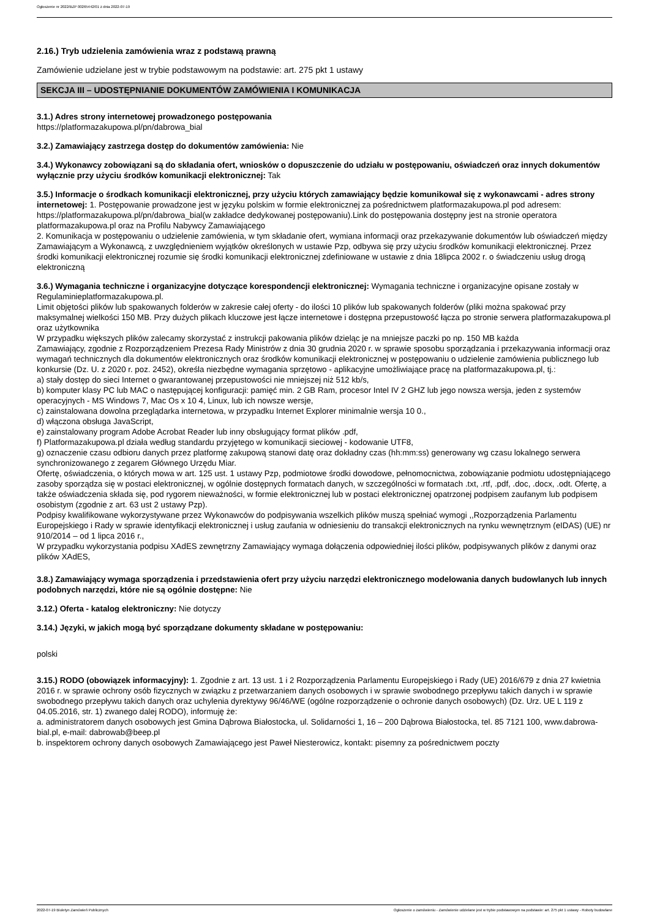Ogłoszenie nr 2022/BZP 00265442/01 z dnia 2022-07-19
2.16.) Tryb udzielenia zamówienia wraz z podstawą prawną
Zamówienie udzielane jest w trybie podstawowym na podstawie: art. 275 pkt 1 ustawy
SEKCJA III – UDOSTĘPNIANIE DOKUMENTÓW ZAMÓWIENIA I KOMUNIKACJA
3.1.) Adres strony internetowej prowadzonego postępowania
https://platformazakupowa.pl/pn/dabrowa_bial
3.2.) Zamawiający zastrzega dostęp do dokumentów zamówienia: Nie
3.4.) Wykonawcy zobowiązani są do składania ofert, wniosków o dopuszczenie do udziału w postępowaniu, oświadczeń oraz innych dokumentów wyłącznie przy użyciu środków komunikacji elektronicznej: Tak
3.5.) Informacje o środkach komunikacji elektronicznej, przy użyciu których zamawiający będzie komunikował się z wykonawcami - adres strony internetowej: 1. Postępowanie prowadzone jest w języku polskim w formie elektronicznej za pośrednictwem platformazakupowa.pl pod adresem: https://platformazakupowa.pl/pn/dabrowa_bial(w zakładce dedykowanej postępowaniu).Link do postępowania dostępny jest na stronie operatora platformazakupowa.pl oraz na Profilu Nabywcy Zamawiającego
2. Komunikacja w postępowaniu o udzielenie zamówienia, w tym składanie ofert, wymiana informacji oraz przekazywanie dokumentów lub oświadczeń między Zamawiającym a Wykonawcą, z uwzględnieniem wyjątków określonych w ustawie Pzp, odbywa się przy użyciu środków komunikacji elektronicznej. Przez środki komunikacji elektronicznej rozumie się środki komunikacji elektronicznej zdefiniowane w ustawie z dnia 18lipca 2002 r. o świadczeniu usług drogą elektroniczną
3.6.) Wymagania techniczne i organizacyjne dotyczące korespondencji elektronicznej: Wymagania techniczne i organizacyjne opisane zostały w Regulaminieplatformazakupowa.pl.
Limit objętości plików lub spakowanych folderów w zakresie całej oferty - do ilości 10 plików lub spakowanych folderów (pliki można spakować przy maksymalnej wielkości 150 MB. Przy dużych plikach kluczowe jest łącze internetowe i dostępna przepustowość łącza po stronie serwera platformazakupowa.pl oraz użytkownika
W przypadku większych plików zalecamy skorzystać z instrukcji pakowania plików dzieląc je na mniejsze paczki po np. 150 MB każda
Zamawiający, zgodnie z Rozporządzeniem Prezesa Rady Ministrów z dnia 30 grudnia 2020 r. w sprawie sposobu sporządzania i przekazywania informacji oraz wymagań technicznych dla dokumentów elektronicznych oraz środków komunikacji elektronicznej w postępowaniu o udzielenie zamówienia publicznego lub konkursie (Dz. U. z 2020 r. poz. 2452), określa niezbędne wymagania sprzętowo - aplikacyjne umożliwiające pracę na platformazakupowa.pl, tj.:
a) stały dostęp do sieci Internet o gwarantowanej przepustowości nie mniejszej niż 512 kb/s,
b) komputer klasy PC lub MAC o następującej konfiguracji: pamięć min. 2 GB Ram, procesor Intel IV 2 GHZ lub jego nowsza wersja, jeden z systemów operacyjnych - MS Windows 7, Mac Os x 10 4, Linux, lub ich nowsze wersje,
c) zainstalowana dowolna przeglądarka internetowa, w przypadku Internet Explorer minimalnie wersja 10 0.,
d) włączona obsługa JavaScript,
e) zainstalowany program Adobe Acrobat Reader lub inny obsługujący format plików .pdf,
f) Platformazakupowa.pl działa według standardu przyjętego w komunikacji sieciowej - kodowanie UTF8,
g) oznaczenie czasu odbioru danych przez platformę zakupową stanowi datę oraz dokładny czas (hh:mm:ss) generowany wg czasu lokalnego serwera synchronizowanego z zegarem Głównego Urzędu Miar.
Ofertę, oświadczenia, o których mowa w art. 125 ust. 1 ustawy Pzp, podmiotowe środki dowodowe, pełnomocnictwa, zobowiązanie podmiotu udostępniającego zasoby sporządza się w postaci elektronicznej, w ogólnie dostępnych formatach danych, w szczególności w formatach .txt, .rtf, .pdf, .doc, .docx, .odt. Ofertę, a także oświadczenia składa się, pod rygorem nieważności, w formie elektronicznej lub w postaci elektronicznej opatrzonej podpisem zaufanym lub podpisem osobistym (zgodnie z art. 63 ust 2 ustawy Pzp).
Podpisy kwalifikowane wykorzystywane przez Wykonawców do podpisywania wszelkich plików muszą spełniać wymogi ,,Rozporządzenia Parlamentu Europejskiego i Rady w sprawie identyfikacji elektronicznej i usług zaufania w odniesieniu do transakcji elektronicznych na rynku wewnętrznym (eIDAS) (UE) nr 910/2014 – od 1 lipca 2016 r.,
W przypadku wykorzystania podpisu XAdES zewnętrzny Zamawiający wymaga dołączenia odpowiedniej ilości plików, podpisywanych plików z danymi oraz plików XAdES,
3.8.) Zamawiający wymaga sporządzenia i przedstawienia ofert przy użyciu narzędzi elektronicznego modelowania danych budowlanych lub innych podobnych narzędzi, które nie są ogólnie dostępne: Nie
3.12.) Oferta - katalog elektroniczny: Nie dotyczy
3.14.) Języki, w jakich mogą być sporządzane dokumenty składane w postępowaniu:
polski
3.15.) RODO (obowiązek informacyjny): 1. Zgodnie z art. 13 ust. 1 i 2 Rozporządzenia Parlamentu Europejskiego i Rady (UE) 2016/679 z dnia 27 kwietnia 2016 r. w sprawie ochrony osób fizycznych w związku z przetwarzaniem danych osobowych i w sprawie swobodnego przepływu takich danych i w sprawie swobodnego przepływu takich danych oraz uchylenia dyrektywy 96/46/WE (ogólne rozporządzenie o ochronie danych osobowych) (Dz. Urz. UE L 119 z 04.05.2016, str. 1) zwanego dalej RODO), informuję że:
a. administratorem danych osobowych jest Gmina Dąbrowa Białostocka, ul. Solidarności 1, 16 – 200 Dąbrowa Białostocka, tel. 85 7121 100, www.dabrowa-bial.pl, e-mail: dabrowab@beep.pl
b. inspektorem ochrony danych osobowych Zamawiającego jest Paweł Niesterowicz, kontakt: pisemny za pośrednictwem poczty
2022-07-19 Biuletyn Zamówień Publicznych Ogłoszenie o zamówieniu - Zamówienie udzielane jest w trybie podstawowym na podstawie: art. 275 pkt 1 ustawy - Roboty budowlane